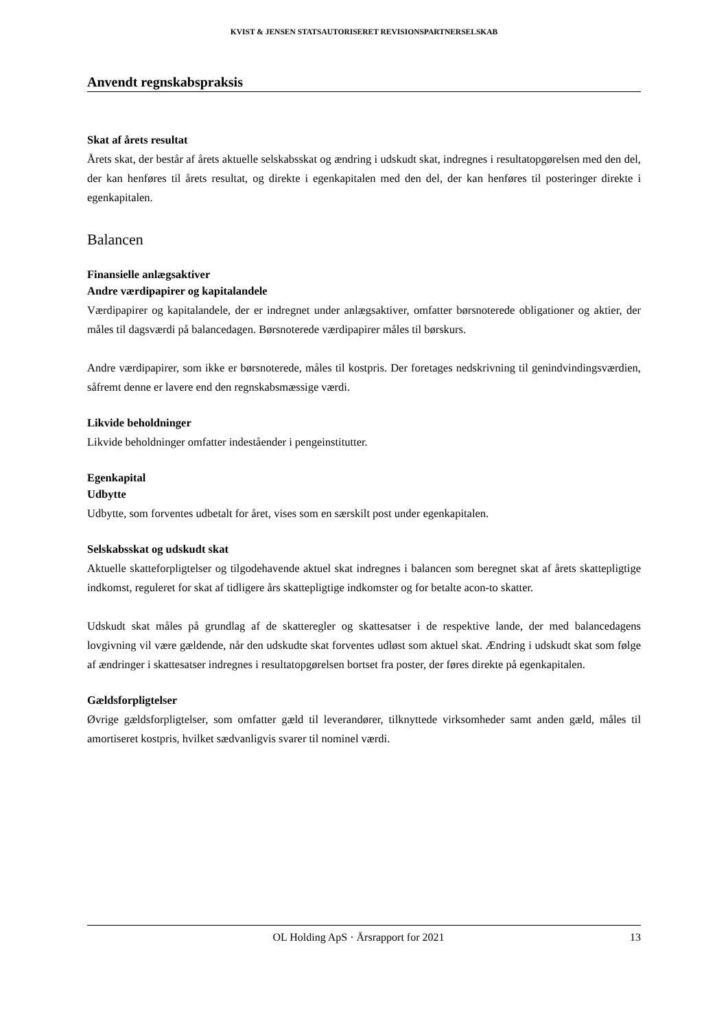KVIST & JENSEN STATSAUTORISERET REVISIONSPARTNERSELSKAB
Anvendt regnskabspraksis
Skat af årets resultat
Årets skat, der består af årets aktuelle selskabsskat og ændring i udskudt skat, indregnes i resultatopgørelsen med den del, der kan henføres til årets resultat, og direkte i egenkapitalen med den del, der kan henføres til posteringer direkte i egenkapitalen.
Balancen
Finansielle anlægsaktiver
Andre værdipapirer og kapitalandele
Værdipapirer og kapitalandele, der er indregnet under anlægsaktiver, omfatter børsnoterede obligationer og aktier, der måles til dagsværdi på balancedagen. Børsnoterede værdipapirer måles til børskurs.
Andre værdipapirer, som ikke er børsnoterede, måles til kostpris. Der foretages nedskrivning til genindvindingsværdien, såfremt denne er lavere end den regnskabsmæssige værdi.
Likvide beholdninger
Likvide beholdninger omfatter indeståender i pengeinstitutter.
Egenkapital
Udbytte
Udbytte, som forventes udbetalt for året, vises som en særskilt post under egenkapitalen.
Selskabsskat og udskudt skat
Aktuelle skatteforpligtelser og tilgodehavende aktuel skat indregnes i balancen som beregnet skat af årets skattepligtige indkomst, reguleret for skat af tidligere års skattepligtige indkomster og for betalte acon-to skatter.
Udskudt skat måles på grundlag af de skatteregler og skattesatser i de respektive lande, der med balancedagens lovgivning vil være gældende, når den udskudte skat forventes udløst som aktuel skat. Ændring i udskudt skat som følge af ændringer i skattesatser indregnes i resultatopgørelsen bortset fra poster, der føres direkte på egenkapitalen.
Gældsforpligtelser
Øvrige gældsforpligtelser, som omfatter gæld til leverandører, tilknyttede virksomheder samt anden gæld, måles til amortiseret kostpris, hvilket sædvanligvis svarer til nominel værdi.
OL Holding ApS · Årsrapport for 2021 13